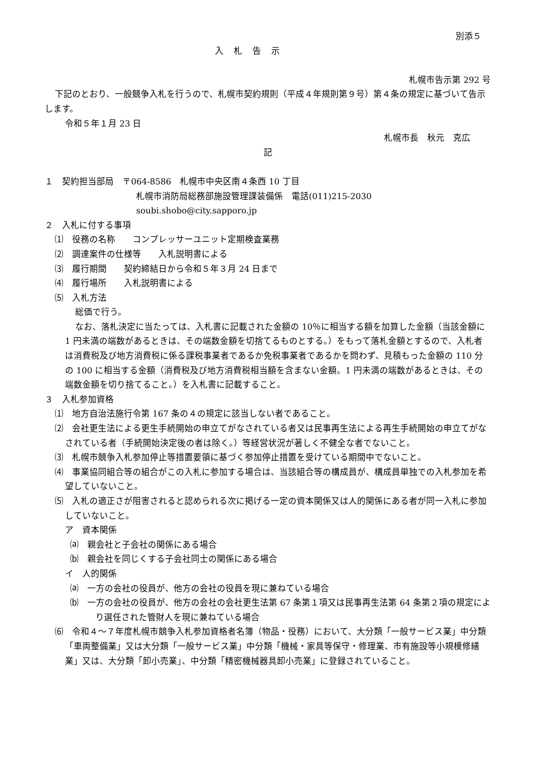別添５
入札告示
札幌市告示第 292 号
下記のとおり、一般競争入札を行うので、札幌市契約規則（平成４年規則第９号）第４条の規定に基づいて告示します。
令和５年１月 23 日
札幌市長　秋元　克広
記
１　契約担当部局　〒064-8586　札幌市中央区南４条西 10 丁目
札幌市消防局総務部施設管理課装備係　電話(011)215-2030
soubi.shobo@city.sapporo.jp
２　入札に付する事項
⑴　役務の名称　　コンプレッサーユニット定期検査業務
⑵　調達案件の仕様等　　入札説明書による
⑶　履行期間　　契約締結日から令和５年３月 24 日まで
⑷　履行場所　　入札説明書による
⑸　入札方法
総価で行う。
なお、落札決定に当たっては、入札書に記載された金額の 10％に相当する額を加算した金額（当該金額に 1 円未満の端数があるときは、その端数金額を切捨てるものとする。）をもって落札金額とするので、入札者は消費税及び地方消費税に係る課税事業者であるか免税事業者であるかを問わず、見積もった金額の 110 分の 100 に相当する金額（消費税及び地方消費税相当額を含まない金額。1 円未満の端数があるときは、その端数金額を切り捨てること。）を入札書に記載すること。
３　入札参加資格
⑴　地方自治法施行令第 167 条の４の規定に該当しない者であること。
⑵　会社更生法による更生手続開始の申立てがなされている者又は民事再生法による再生手続開始の申立てがなされている者（手続開始決定後の者は除く。）等経営状況が著しく不健全な者でないこと。
⑶　札幌市競争入札参加停止等措置要領に基づく参加停止措置を受けている期間中でないこと。
⑷　事業協同組合等の組合がこの入札に参加する場合は、当該組合等の構成員が、構成員単独での入札参加を希望していないこと。
⑸　入札の適正さが阻害されると認められる次に掲げる一定の資本関係又は人的関係にある者が同一入札に参加していないこと。
ア　資本関係
⒜　親会社と子会社の関係にある場合
⒝　親会社を同じくする子会社同士の関係にある場合
イ　人的関係
⒜　一方の会社の役員が、他方の会社の役員を現に兼ねている場合
⒝　一方の会社の役員が、他方の会社の会社更生法第 67 条第１項又は民事再生法第 64 条第２項の規定により選任された管財人を現に兼ねている場合
⑹　令和４～７年度札幌市競争入札参加資格者名簿（物品・役務）において、大分類「一般サービス業」中分類「車両整備業」又は大分類「一般サービス業」中分類「機械・家具等保守・修理業、市有施設等小規模修繕業」又は、大分類「卸小売業」、中分類「精密機械器具卸小売業」に登録されていること。